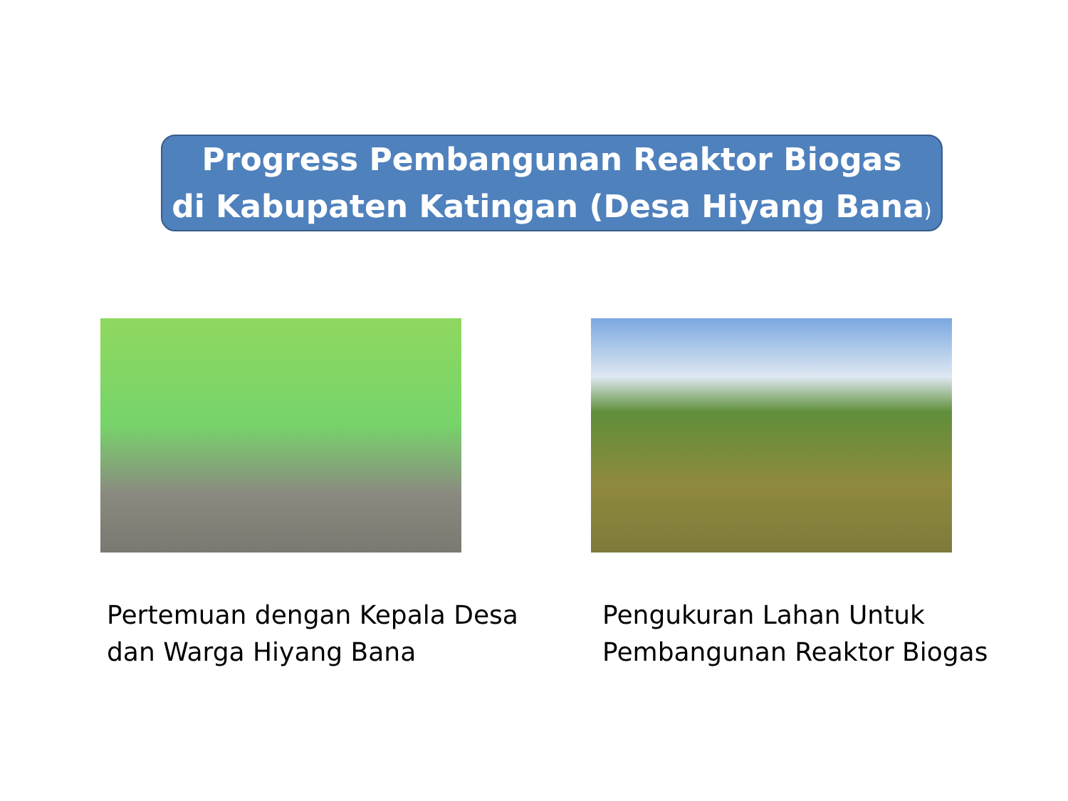Progress Pembangunan Reaktor Biogas
di Kabupaten Katingan (Desa Hiyang Bana)
Pertemuan dengan Kepala Desa
dan Warga Hiyang Bana
Pengukuran Lahan Untuk
Pembangunan Reaktor Biogas